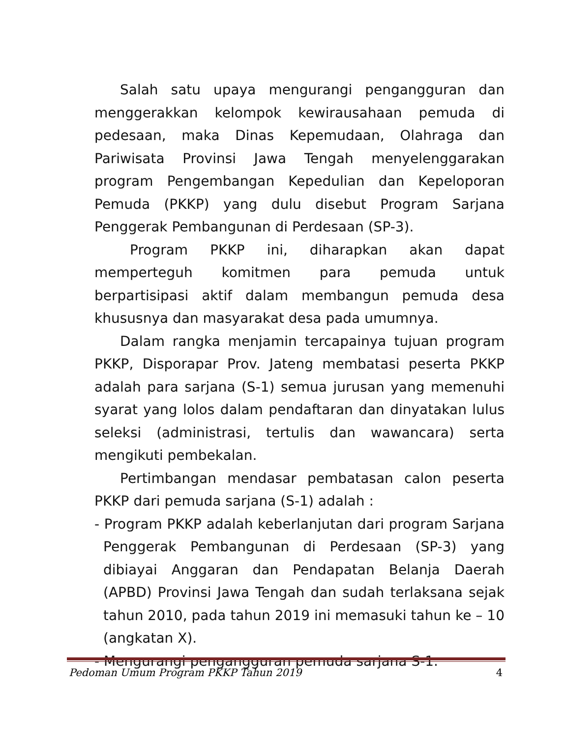Salah satu upaya mengurangi pengangguran dan menggerakkan kelompok kewirausahaan pemuda di pedesaan, maka Dinas Kepemudaan, Olahraga dan Pariwisata Provinsi Jawa Tengah menyelenggarakan program Pengembangan Kepedulian dan Kepeloporan Pemuda (PKKP) yang dulu disebut Program Sarjana Penggerak Pembangunan di Perdesaan (SP-3).
Program PKKP ini, diharapkan akan dapat memperteguh komitmen para pemuda untuk berpartisipasi aktif dalam membangun pemuda desa khususnya dan masyarakat desa pada umumnya.
Dalam rangka menjamin tercapainya tujuan program PKKP, Disporapar Prov. Jateng membatasi peserta PKKP adalah para sarjana (S-1) semua jurusan yang memenuhi syarat yang lolos dalam pendaftaran dan dinyatakan lulus seleksi (administrasi, tertulis dan wawancara) serta mengikuti pembekalan.
Pertimbangan mendasar pembatasan calon peserta PKKP dari pemuda sarjana (S-1) adalah :
- Program PKKP adalah keberlanjutan dari program Sarjana Penggerak Pembangunan di Perdesaan (SP-3) yang dibiayai Anggaran dan Pendapatan Belanja Daerah (APBD) Provinsi Jawa Tengah dan sudah terlaksana sejak tahun 2010, pada tahun 2019 ini memasuki tahun ke – 10 (angkatan X).
- Mengurangi pengangguran pemuda sarjana S-1.
Pedoman Umum Program PKKP Tahun 2019 4